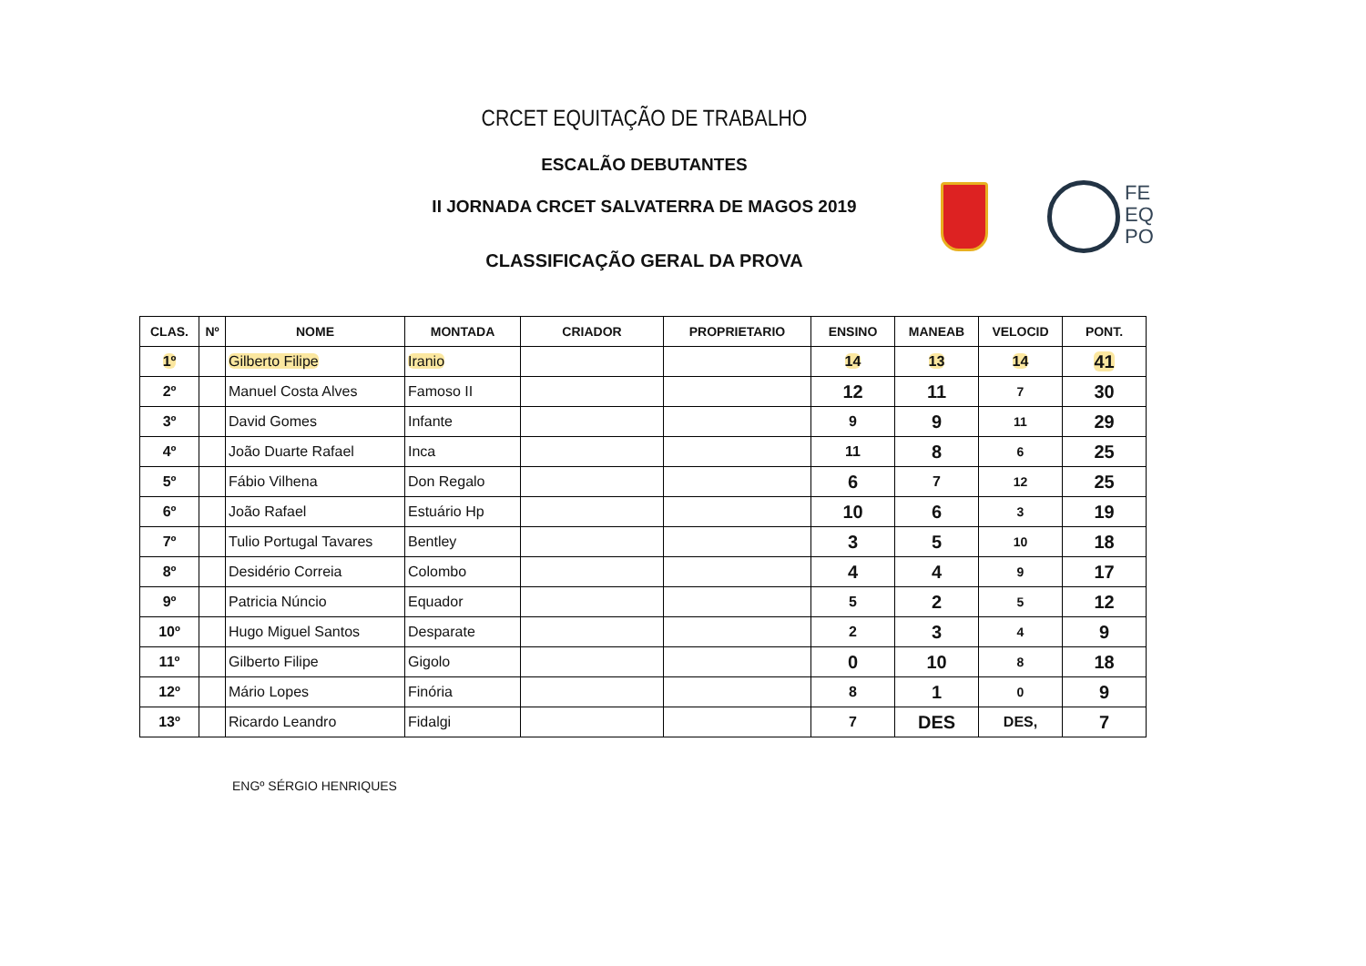CRCET EQUITAÇÃO DE TRABALHO
ESCALÃO DEBUTANTES
II JORNADA CRCET SALVATERRA DE MAGOS 2019
CLASSIFICAÇÃO GERAL DA PROVA
FE
EQ
PO
| CLAS. | Nº | NOME | MONTADA | CRIADOR | PROPRIETARIO | ENSINO | MANEAB | VELOCID | PONT. |
| --- | --- | --- | --- | --- | --- | --- | --- | --- | --- |
| 1º | | Gilberto Filipe | Iranio | | | 14 | 13 | 14 | 41 |
| 2º | | Manuel Costa Alves | Famoso II | | | 12 | 11 | 7 | 30 |
| 3º | | David Gomes | Infante | | | 9 | 9 | 11 | 29 |
| 4º | | João Duarte Rafael | Inca | | | 11 | 8 | 6 | 25 |
| 5º | | Fábio Vilhena | Don Regalo | | | 6 | 7 | 12 | 25 |
| 6º | | João Rafael | Estuário Hp | | | 10 | 6 | 3 | 19 |
| 7º | | Tulio Portugal Tavares | Bentley | | | 3 | 5 | 10 | 18 |
| 8º | | Desidério Correia | Colombo | | | 4 | 4 | 9 | 17 |
| 9º | | Patricia Núncio | Equador | | | 5 | 2 | 5 | 12 |
| 10º | | Hugo Miguel Santos | Desparate | | | 2 | 3 | 4 | 9 |
| 11º | | Gilberto Filipe | Gigolo | | | 0 | 10 | 8 | 18 |
| 12º | | Mário Lopes | Finória | | | 8 | 1 | 0 | 9 |
| 13º | | Ricardo Leandro | Fidalgi | | | 7 | DES | DES, | 7 |
ENGº SÉRGIO HENRIQUES